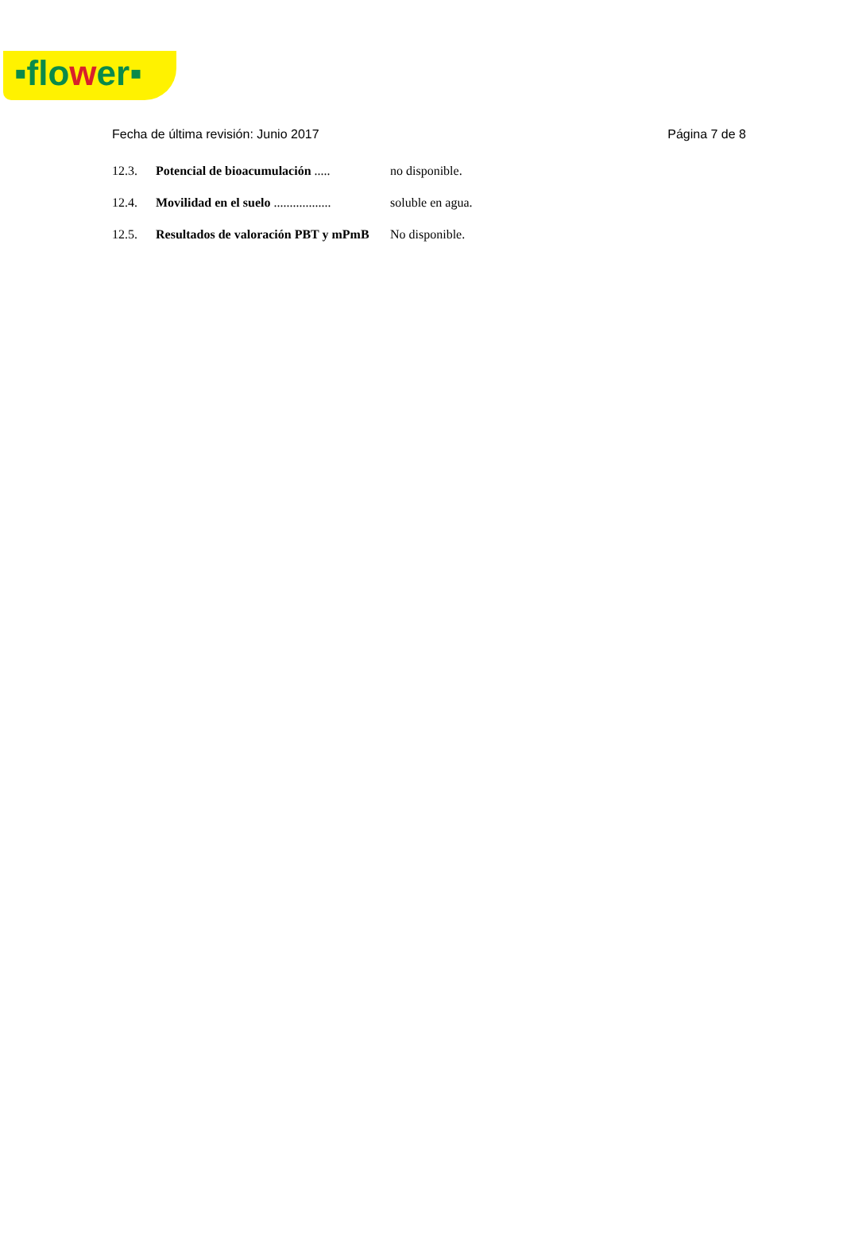▪flower▪
Fecha de última revisión: Junio 2017 Página 7 de 8
12.3. Potencial de bioacumulación .....
no disponible.
12.4. Movilidad en el suelo ..................
soluble en agua.
12.5. Resultados de valoración PBT y mPmB
No disponible.